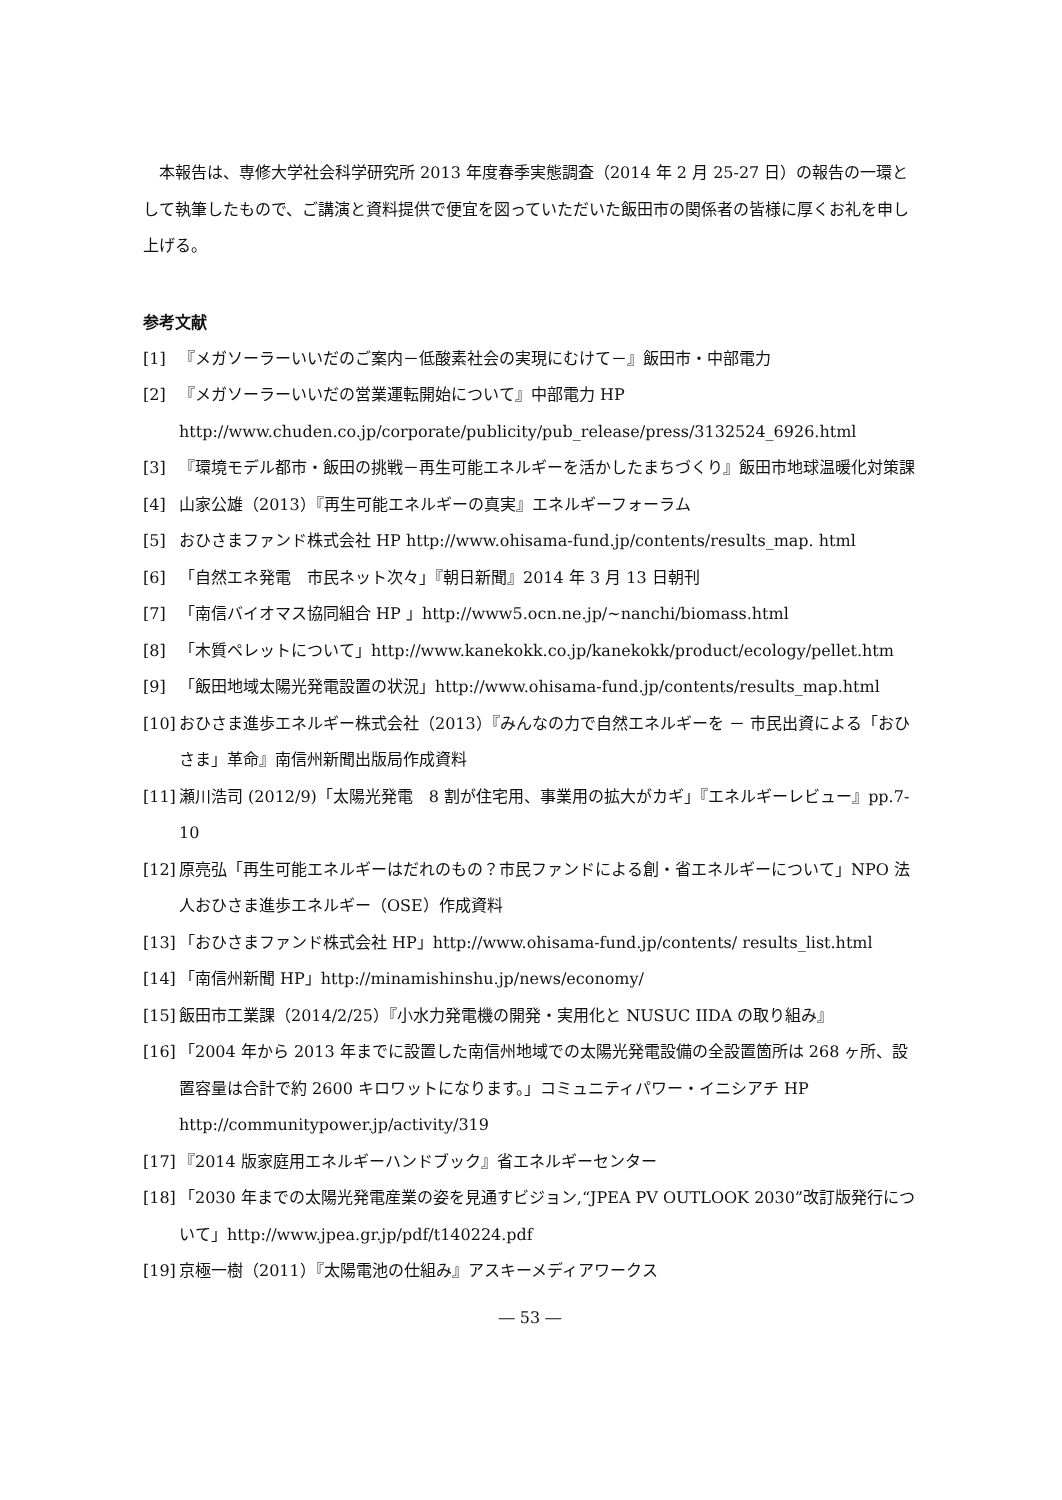本報告は、専修大学社会科学研究所 2013 年度春季実態調査（2014 年 2 月 25-27 日）の報告の一環として執筆したもので、ご講演と資料提供で便宜を図っていただいた飯田市の関係者の皆様に厚くお礼を申し上げる。
参考文献
[1] 『メガソーラーいいだのご案内－低酸素社会の実現にむけて－』飯田市・中部電力
[2] 『メガソーラーいいだの営業運転開始について』中部電力 HP http://www.chuden.co.jp/corporate/publicity/pub_release/press/3132524_6926.html
[3] 『環境モデル都市・飯田の挑戦－再生可能エネルギーを活かしたまちづくり』飯田市地球温暖化対策課
[4] 山家公雄（2013）『再生可能エネルギーの真実』エネルギーフォーラム
[5] おひさまファンド株式会社 HP http://www.ohisama-fund.jp/contents/results_map. html
[6] 「自然エネ発電　市民ネット次々」『朝日新聞』2014 年 3 月 13 日朝刊
[7] 「南信バイオマス協同組合 HP 」http://www5.ocn.ne.jp/~nanchi/biomass.html
[8] 「木質ペレットについて」http://www.kanekokk.co.jp/kanekokk/product/ecology/pellet.htm
[9] 「飯田地域太陽光発電設置の状況」http://www.ohisama-fund.jp/contents/results_map.html
[10] おひさま進歩エネルギー株式会社（2013）『みんなの力で自然エネルギーを － 市民出資による「おひさま」革命』南信州新聞出版局作成資料
[11] 瀬川浩司 (2012/9)「太陽光発電　8 割が住宅用、事業用の拡大がカギ」『エネルギーレビュー』pp.7-10
[12] 原亮弘「再生可能エネルギーはだれのもの？市民ファンドによる創・省エネルギーについて」NPO 法人おひさま進歩エネルギー（OSE）作成資料
[13] 「おひさまファンド株式会社 HP」http://www.ohisama-fund.jp/contents/ results_list.html
[14] 「南信州新聞 HP」http://minamishinshu.jp/news/economy/
[15] 飯田市工業課（2014/2/25）『小水力発電機の開発・実用化と NUSUC IIDA の取り組み』
[16] 「2004 年から 2013 年までに設置した南信州地域での太陽光発電設備の全設置箇所は 268 ヶ所、設置容量は合計で約 2600 キロワットになります。」コミュニティパワー・イニシアチ HP http://communitypower.jp/activity/319
[17] 『2014 版家庭用エネルギーハンドブック』省エネルギーセンター
[18] 「2030 年までの太陽光発電産業の姿を見通すビジョン,“JPEA PV OUTLOOK 2030”改訂版発行について」http://www.jpea.gr.jp/pdf/t140224.pdf
[19] 京極一樹（2011）『太陽電池の仕組み』アスキーメディアワークス
― 53 ―